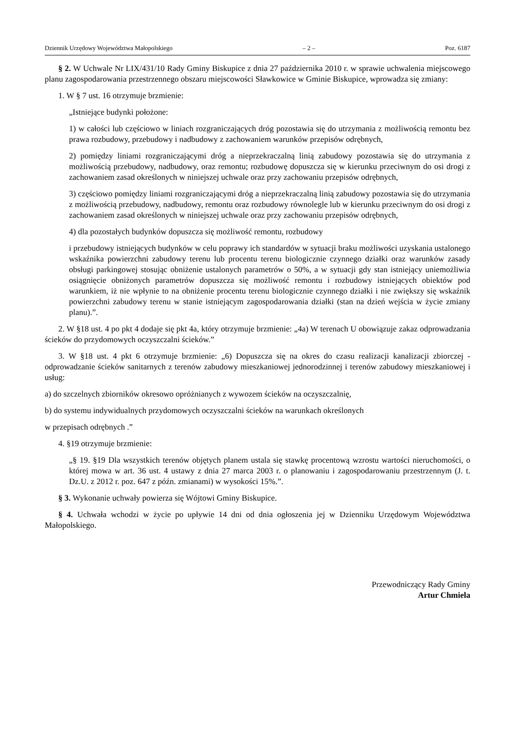Dziennik Urzędowy Województwa Małopolskiego – 2 – Poz. 6187
§ 2. W Uchwale Nr LIX/431/10 Rady Gminy Biskupice z dnia 27 października 2010 r. w sprawie uchwalenia miejscowego planu zagospodarowania przestrzennego obszaru miejscowości Sławkowice w Gminie Biskupice, wprowadza się zmiany:
1. W § 7 ust. 16 otrzymuje brzmienie:
„Istniejące budynki położone:
1) w całości lub częściowo w liniach rozgraniczających dróg pozostawia się do utrzymania z możliwością remontu bez prawa rozbudowy, przebudowy i nadbudowy z zachowaniem warunków przepisów odrębnych,
2) pomiędzy liniami rozgraniczającymi dróg a nieprzekraczalną linią zabudowy pozostawia się do utrzymania z możliwością przebudowy, nadbudowy, oraz remontu; rozbudowę dopuszcza się w kierunku przeciwnym do osi drogi z zachowaniem zasad określonych w niniejszej uchwale oraz przy zachowaniu przepisów odrębnych,
3) częściowo pomiędzy liniami rozgraniczającymi dróg a nieprzekraczalną linią zabudowy pozostawia się do utrzymania z możliwością przebudowy, nadbudowy, remontu oraz rozbudowy równolegle lub w kierunku przeciwnym do osi drogi z zachowaniem zasad określonych w niniejszej uchwale oraz przy zachowaniu przepisów odrębnych,
4) dla pozostałych budynków dopuszcza się możliwość remontu, rozbudowy
i przebudowy istniejących budynków w celu poprawy ich standardów w sytuacji braku możliwości uzyskania ustalonego wskaźnika powierzchni zabudowy terenu lub procentu terenu biologicznie czynnego działki oraz warunków zasady obsługi parkingowej stosując obniżenie ustalonych parametrów o 50%, a w sytuacji gdy stan istniejący uniemożliwia osiągnięcie obniżonych parametrów dopuszcza się możliwość remontu i rozbudowy istniejących obiektów pod warunkiem, iż nie wpłynie to na obniżenie procentu terenu biologicznie czynnego działki i nie zwiększy się wskaźnik powierzchni zabudowy terenu w stanie istniejącym zagospodarowania działki (stan na dzień wejścia w życie zmiany planu).”.
2. W §18 ust. 4 po pkt 4 dodaje się pkt 4a, który otrzymuje brzmienie: „4a) W terenach U obowiązuje zakaz odprowadzania ścieków do przydomowych oczyszczalni ścieków.”
3. W §18 ust. 4 pkt 6 otrzymuje brzmienie: „6) Dopuszcza się na okres do czasu realizacji kanalizacji zbiorczej - odprowadzanie ścieków sanitarnych z terenów zabudowy mieszkaniowej jednorodzinnej i terenów zabudowy mieszkaniowej i usług:
a) do szczelnych zbiorników okresowo opróżnianych z wywozem ścieków na oczyszczalnię,
b) do systemu indywidualnych przydomowych oczyszczalni ścieków na warunkach określonych
w przepisach odrębnych .”
4. §19 otrzymuje brzmienie:
„§ 19. §19 Dla wszystkich terenów objętych planem ustala się stawkę procentową wzrostu wartości nieruchomości, o której mowa w art. 36 ust. 4 ustawy z dnia 27 marca 2003 r. o planowaniu i zagospodarowaniu przestrzennym (J. t. Dz.U. z 2012 r. poz. 647 z późn. zmianami) w wysokości 15%.”.
§ 3. Wykonanie uchwały powierza się Wójtowi Gminy Biskupice.
§ 4. Uchwała wchodzi w życie po upływie 14 dni od dnia ogłoszenia jej w Dzienniku Urzędowym Województwa Małopolskiego.
Przewodniczący Rady Gminy
Artur Chmiela